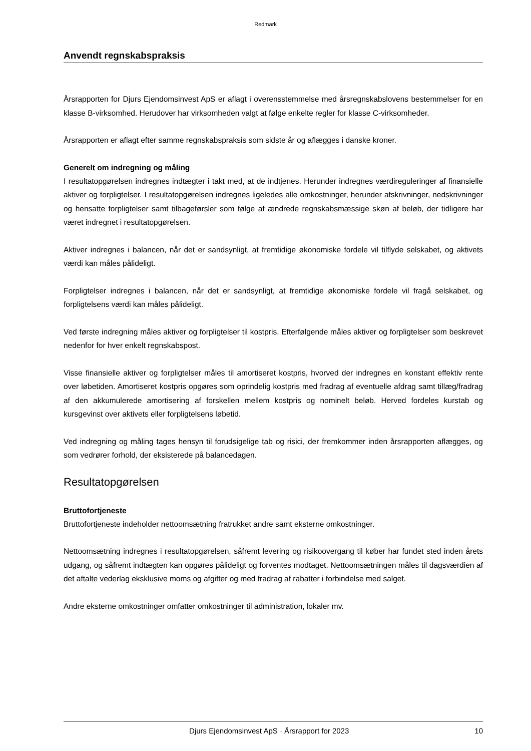Redmark
Anvendt regnskabspraksis
Årsrapporten for Djurs Ejendomsinvest ApS er aflagt i overensstemmelse med årsregnskabslovens bestemmelser for en klasse B-virksomhed. Herudover har virksomheden valgt at følge enkelte regler for klasse C-virksomheder.
Årsrapporten er aflagt efter samme regnskabspraksis som sidste år og aflægges i danske kroner.
Generelt om indregning og måling
I resultatopgørelsen indregnes indtægter i takt med, at de indtjenes. Herunder indregnes værdireguleringer af finansielle aktiver og forpligtelser. I resultatopgørelsen indregnes ligeledes alle omkostninger, herunder afskrivninger, nedskrivninger og hensatte forpligtelser samt tilbageførsler som følge af ændrede regnskabsmæssige skøn af beløb, der tidligere har været indregnet i resultatopgørelsen.
Aktiver indregnes i balancen, når det er sandsynligt, at fremtidige økonomiske fordele vil tilflyde selskabet, og aktivets værdi kan måles pålideligt.
Forpligtelser indregnes i balancen, når det er sandsynligt, at fremtidige økonomiske fordele vil fragå selskabet, og forpligtelsens værdi kan måles pålideligt.
Ved første indregning måles aktiver og forpligtelser til kostpris. Efterfølgende måles aktiver og forpligtelser som beskrevet nedenfor for hver enkelt regnskabspost.
Visse finansielle aktiver og forpligtelser måles til amortiseret kostpris, hvorved der indregnes en konstant effektiv rente over løbetiden. Amortiseret kostpris opgøres som oprindelig kostpris med fradrag af eventuelle afdrag samt tillæg/fradrag af den akkumulerede amortisering af forskellen mellem kostpris og nominelt beløb. Herved fordeles kurstab og kursgevinst over aktivets eller forpligtelsens løbetid.
Ved indregning og måling tages hensyn til forudsigelige tab og risici, der fremkommer inden årsrapporten aflægges, og som vedrører forhold, der eksisterede på balancedagen.
Resultatopgørelsen
Bruttofortjeneste
Bruttofortjeneste indeholder nettoomsætning fratrukket andre samt eksterne omkostninger.
Nettoomsætning indregnes i resultatopgørelsen, såfremt levering og risikoovergang til køber har fundet sted inden årets udgang, og såfremt indtægten kan opgøres pålideligt og forventes modtaget. Nettoomsætningen måles til dagsværdien af det aftalte vederlag eksklusive moms og afgifter og med fradrag af rabatter i forbindelse med salget.
Andre eksterne omkostninger omfatter omkostninger til administration, lokaler mv.
Djurs Ejendomsinvest ApS · Årsrapport for 2023 10